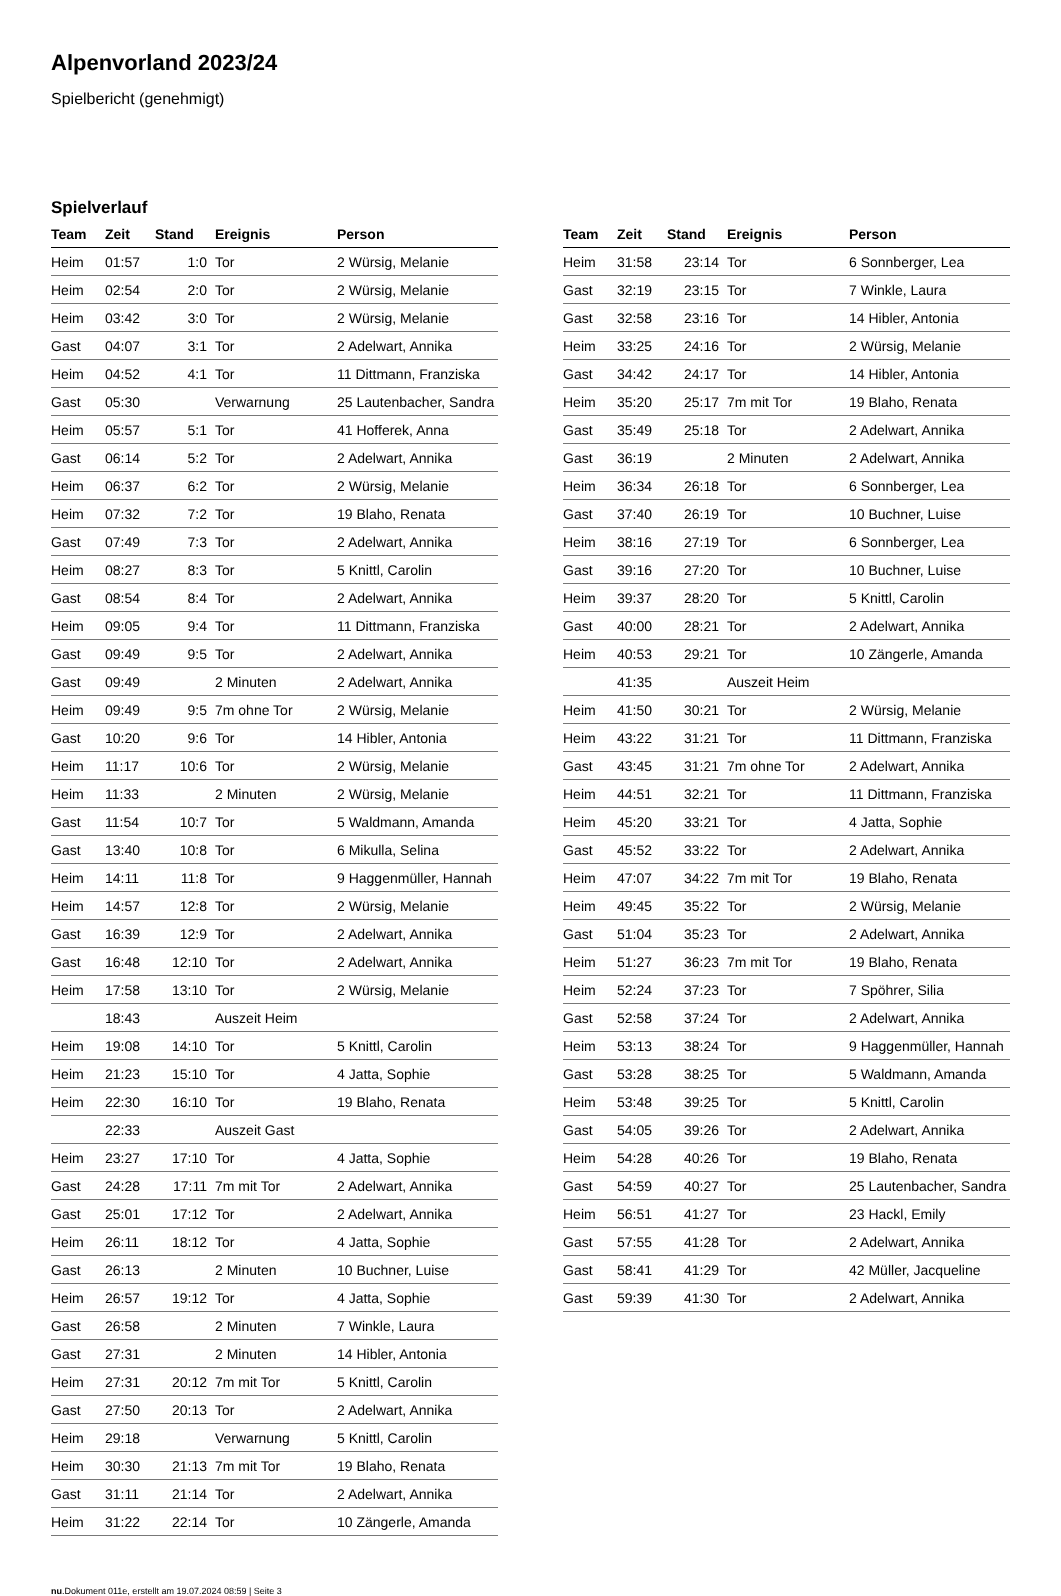Alpenvorland 2023/24
Spielbericht (genehmigt)
Spielverlauf
| Team | Zeit | Stand | Ereignis | Person |
| --- | --- | --- | --- | --- |
| Heim | 01:57 | 1:0 | Tor | 2 Würsig, Melanie |
| Heim | 02:54 | 2:0 | Tor | 2 Würsig, Melanie |
| Heim | 03:42 | 3:0 | Tor | 2 Würsig, Melanie |
| Gast | 04:07 | 3:1 | Tor | 2 Adelwart, Annika |
| Heim | 04:52 | 4:1 | Tor | 11 Dittmann, Franziska |
| Gast | 05:30 | | Verwarnung | 25 Lautenbacher, Sandra |
| Heim | 05:57 | 5:1 | Tor | 41 Hofferek, Anna |
| Gast | 06:14 | 5:2 | Tor | 2 Adelwart, Annika |
| Heim | 06:37 | 6:2 | Tor | 2 Würsig, Melanie |
| Heim | 07:32 | 7:2 | Tor | 19 Blaho, Renata |
| Gast | 07:49 | 7:3 | Tor | 2 Adelwart, Annika |
| Heim | 08:27 | 8:3 | Tor | 5 Knittl, Carolin |
| Gast | 08:54 | 8:4 | Tor | 2 Adelwart, Annika |
| Heim | 09:05 | 9:4 | Tor | 11 Dittmann, Franziska |
| Gast | 09:49 | 9:5 | Tor | 2 Adelwart, Annika |
| Gast | 09:49 | | 2 Minuten | 2 Adelwart, Annika |
| Heim | 09:49 | 9:5 | 7m ohne Tor | 2 Würsig, Melanie |
| Gast | 10:20 | 9:6 | Tor | 14 Hibler, Antonia |
| Heim | 11:17 | 10:6 | Tor | 2 Würsig, Melanie |
| Heim | 11:33 | | 2 Minuten | 2 Würsig, Melanie |
| Gast | 11:54 | 10:7 | Tor | 5 Waldmann, Amanda |
| Gast | 13:40 | 10:8 | Tor | 6 Mikulla, Selina |
| Heim | 14:11 | 11:8 | Tor | 9 Haggenmüller, Hannah |
| Heim | 14:57 | 12:8 | Tor | 2 Würsig, Melanie |
| Gast | 16:39 | 12:9 | Tor | 2 Adelwart, Annika |
| Gast | 16:48 | 12:10 | Tor | 2 Adelwart, Annika |
| Heim | 17:58 | 13:10 | Tor | 2 Würsig, Melanie |
| | 18:43 | | Auszeit Heim | |
| Heim | 19:08 | 14:10 | Tor | 5 Knittl, Carolin |
| Heim | 21:23 | 15:10 | Tor | 4 Jatta, Sophie |
| Heim | 22:30 | 16:10 | Tor | 19 Blaho, Renata |
| | 22:33 | | Auszeit Gast | |
| Heim | 23:27 | 17:10 | Tor | 4 Jatta, Sophie |
| Gast | 24:28 | 17:11 | 7m mit Tor | 2 Adelwart, Annika |
| Gast | 25:01 | 17:12 | Tor | 2 Adelwart, Annika |
| Heim | 26:11 | 18:12 | Tor | 4 Jatta, Sophie |
| Gast | 26:13 | | 2 Minuten | 10 Buchner, Luise |
| Heim | 26:57 | 19:12 | Tor | 4 Jatta, Sophie |
| Gast | 26:58 | | 2 Minuten | 7 Winkle, Laura |
| Gast | 27:31 | | 2 Minuten | 14 Hibler, Antonia |
| Heim | 27:31 | 20:12 | 7m mit Tor | 5 Knittl, Carolin |
| Gast | 27:50 | 20:13 | Tor | 2 Adelwart, Annika |
| Heim | 29:18 | | Verwarnung | 5 Knittl, Carolin |
| Heim | 30:30 | 21:13 | 7m mit Tor | 19 Blaho, Renata |
| Gast | 31:11 | 21:14 | Tor | 2 Adelwart, Annika |
| Heim | 31:22 | 22:14 | Tor | 10 Zängerle, Amanda |
| Team | Zeit | Stand | Ereignis | Person |
| --- | --- | --- | --- | --- |
| Heim | 31:58 | 23:14 | Tor | 6 Sonnberger, Lea |
| Gast | 32:19 | 23:15 | Tor | 7 Winkle, Laura |
| Gast | 32:58 | 23:16 | Tor | 14 Hibler, Antonia |
| Heim | 33:25 | 24:16 | Tor | 2 Würsig, Melanie |
| Gast | 34:42 | 24:17 | Tor | 14 Hibler, Antonia |
| Heim | 35:20 | 25:17 | 7m mit Tor | 19 Blaho, Renata |
| Gast | 35:49 | 25:18 | Tor | 2 Adelwart, Annika |
| Gast | 36:19 | | 2 Minuten | 2 Adelwart, Annika |
| Heim | 36:34 | 26:18 | Tor | 6 Sonnberger, Lea |
| Gast | 37:40 | 26:19 | Tor | 10 Buchner, Luise |
| Heim | 38:16 | 27:19 | Tor | 6 Sonnberger, Lea |
| Gast | 39:16 | 27:20 | Tor | 10 Buchner, Luise |
| Heim | 39:37 | 28:20 | Tor | 5 Knittl, Carolin |
| Gast | 40:00 | 28:21 | Tor | 2 Adelwart, Annika |
| Heim | 40:53 | 29:21 | Tor | 10 Zängerle, Amanda |
| | 41:35 | | Auszeit Heim | |
| Heim | 41:50 | 30:21 | Tor | 2 Würsig, Melanie |
| Heim | 43:22 | 31:21 | Tor | 11 Dittmann, Franziska |
| Gast | 43:45 | 31:21 | 7m ohne Tor | 2 Adelwart, Annika |
| Heim | 44:51 | 32:21 | Tor | 11 Dittmann, Franziska |
| Heim | 45:20 | 33:21 | Tor | 4 Jatta, Sophie |
| Gast | 45:52 | 33:22 | Tor | 2 Adelwart, Annika |
| Heim | 47:07 | 34:22 | 7m mit Tor | 19 Blaho, Renata |
| Heim | 49:45 | 35:22 | Tor | 2 Würsig, Melanie |
| Gast | 51:04 | 35:23 | Tor | 2 Adelwart, Annika |
| Heim | 51:27 | 36:23 | 7m mit Tor | 19 Blaho, Renata |
| Heim | 52:24 | 37:23 | Tor | 7 Spöhrer, Silia |
| Gast | 52:58 | 37:24 | Tor | 2 Adelwart, Annika |
| Heim | 53:13 | 38:24 | Tor | 9 Haggenmüller, Hannah |
| Gast | 53:28 | 38:25 | Tor | 5 Waldmann, Amanda |
| Heim | 53:48 | 39:25 | Tor | 5 Knittl, Carolin |
| Gast | 54:05 | 39:26 | Tor | 2 Adelwart, Annika |
| Heim | 54:28 | 40:26 | Tor | 19 Blaho, Renata |
| Gast | 54:59 | 40:27 | Tor | 25 Lautenbacher, Sandra |
| Heim | 56:51 | 41:27 | Tor | 23 Hackl, Emily |
| Gast | 57:55 | 41:28 | Tor | 2 Adelwart, Annika |
| Gast | 58:41 | 41:29 | Tor | 42 Müller, Jacqueline |
| Gast | 59:39 | 41:30 | Tor | 2 Adelwart, Annika |
nu.Dokument 011e, erstellt am 19.07.2024 08:59 | Seite 3